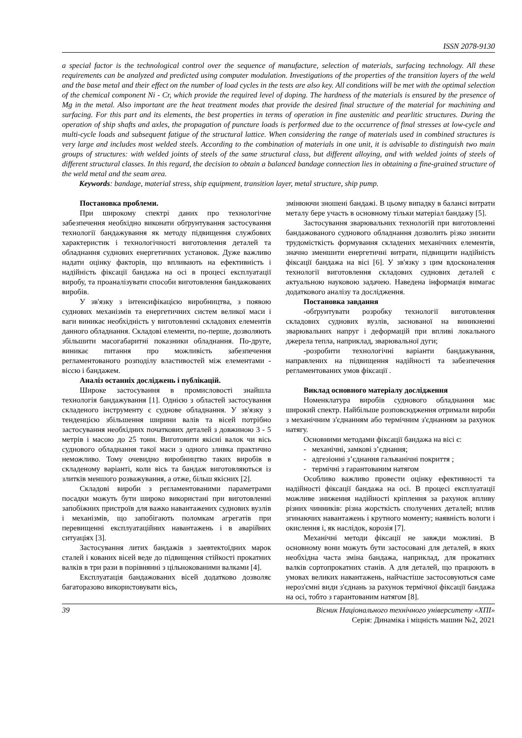ISSN 2078-9130
a special factor is the technological control over the sequence of manufacture, selection of materials, surfacing technology. All these requirements can be analyzed and predicted using computer modulation. Investigations of the properties of the transition layers of the weld and the base metal and their effect on the number of load cycles in the tests are also key. All conditions will be met with the optimal selection of the chemical component Ni - Cr, which provide the required level of doping. The hardness of the materials is ensured by the presence of Mg in the metal. Also important are the heat treatment modes that provide the desired final structure of the material for machining and surfacing. For this part and its elements, the best properties in terms of operation in fine austenitic and pearlitic structures. During the operation of ship shafts and axles, the propagation of puncture loads is performed due to the occurrence of final stresses at low-cycle and multi-cycle loads and subsequent fatigue of the structural lattice. When considering the range of materials used in combined structures is very large and includes most welded steels. According to the combination of materials in one unit, it is advisable to distinguish two main groups of structures: with welded joints of steels of the same structural class, but different alloying, and with welded joints of steels of different structural classes. In this regard, the decision to obtain a balanced bandage connection lies in obtaining a fine-grained structure of the weld metal and the seam area.
Keywords: bandage, material stress, ship equipment, transition layer, metal structure, ship pump.
Постановка проблеми.
При широкому спектрі даних про технологічне забезпечення необхідно виконати обґрунтування застосування технології бандажування як методу підвищення службових характеристик і технологічності виготовлення деталей та обладнання суднових енергетичних установок. Дуже важливо надати оцінку факторів, що впливають на ефективність і надійність фіксації бандажа на осі в процесі експлуатації виробу, та проаналізувати способи виготовлення бандажованих виробів.
У зв'язку з інтенсифікацією виробництва, з появою суднових механізмів та енергетичних систем великої маси і ваги виникає необхідність у виготовленні складових елементів данного обладнання. Складові елементи, по-перше, дозволяють збільшити масогабаритні показники обладнання. По-друге, виникає питання про можливість забезпечення регламентованого розподілу властивостей між елементами - віссю і бандажем.
Аналіз останніх досліджень і публікацій.
Широке застосування в промисловості знайшла технологія бандажування [1]. Однією з областей застосування складеного інструменту є суднове обладнання. У зв'язку з тенденцією збільшення ширини валів та вісей потрібно застосування необхідних початкових деталей з довжиною 3 - 5 метрів і масою до 25 тонн. Виготовити якісні валок чи вісь суднового обладнання такої маси з одного зливка практично неможливо. Тому очевидно виробництво таких виробів в складеному варіанті, коли вісь та бандаж виготовляються із злитків меншого розважування, а отже, більш якісних [2].
Складові вироби з регламентованими параметрами посадки можуть бути широко використані при виготовленні запобіжних пристроїв для важко навантажених суднових вузлів і механізмів, що запобігають поломкам агрегатів при перевищенні експлуатаційних навантажень і в аварійних ситуаціях [3].
Застосування литих бандажів з заевтектоїдних марок сталей і кованих вісей веде до підвищення стійкості прокатних валків в три рази в порівнянні з цільнокованими валками [4].
Експлуатація бандажованих вісей додатково дозволяє багаторазово використовувати вісь,
змінюючи зношені бандажі. В цьому випадку в балансі витрати металу бере участь в основному тільки матеріал бандажу [5].
Застосування зварювальних технологій при виготовленні бандажованого суднового обладнання дозволить різко знизити трудомісткість формування складених механічних елементів, значно зменшити енергетичні витрати, підвищити надійність фіксації бандажа на вісі [6]. У зв'язку з цим вдосконалення технології виготовлення складових суднових деталей є актуальною науковою задачею. Наведена інформація вимагає додаткового аналізу та дослідження.
Постановка завдання
-обґрунтувати розробку технології виготовлення складових суднових вузлів, заснованої на виникненні зварювальних напруг і деформацій при впливі локального джерела тепла, наприклад, зварювальної дуги;
-розробити технологічні варіанти бандажування, направлених на підвищення надійності та забезпечення регламентованих умов фіксації .
Виклад основного матеріалу дослідження
Номенклатура виробів суднового обладнання має широкий спектр. Найбільше розповсюдження отримали вироби з механічним з'єднанням або термічним з'єднанням за рахунок натягу.
Основними методами фіксації бандажа на вісі є:
- механічні, замкові з’єднання;
- адгезіонні з’єднання гальванічні покриття ;
- термічні з гарантованим натягом
Особливо важливо провести оцінку ефективності та надійності фіксації бандажа на осі. В процесі експлуатації можливе зниження надійності кріплення за рахунок впливу різних чинників: різна жорсткість сполучених деталей; вплив згинаючих навантажень і крутного моменту; наявність вологи і окислення і, як наслідок, корозія [7].
Механічні методи фіксації не завжди можливі. В основному вони можуть бути застосовані для деталей, в яких необхідна часта зміна бандажа, наприклад, для прокатних валків сортопрокатних станів. А для деталей, що працюють в умовах великих навантажень, найчастіше застосовуються саме нероз'ємні види з'єднань за рахунок термічної фіксації бандажа на осі, тобто з гарантованим натягом [8].
39 Вісник Національного технічного університету «ХПІ»
Серія: Динаміка і міцність машин №2, 2021